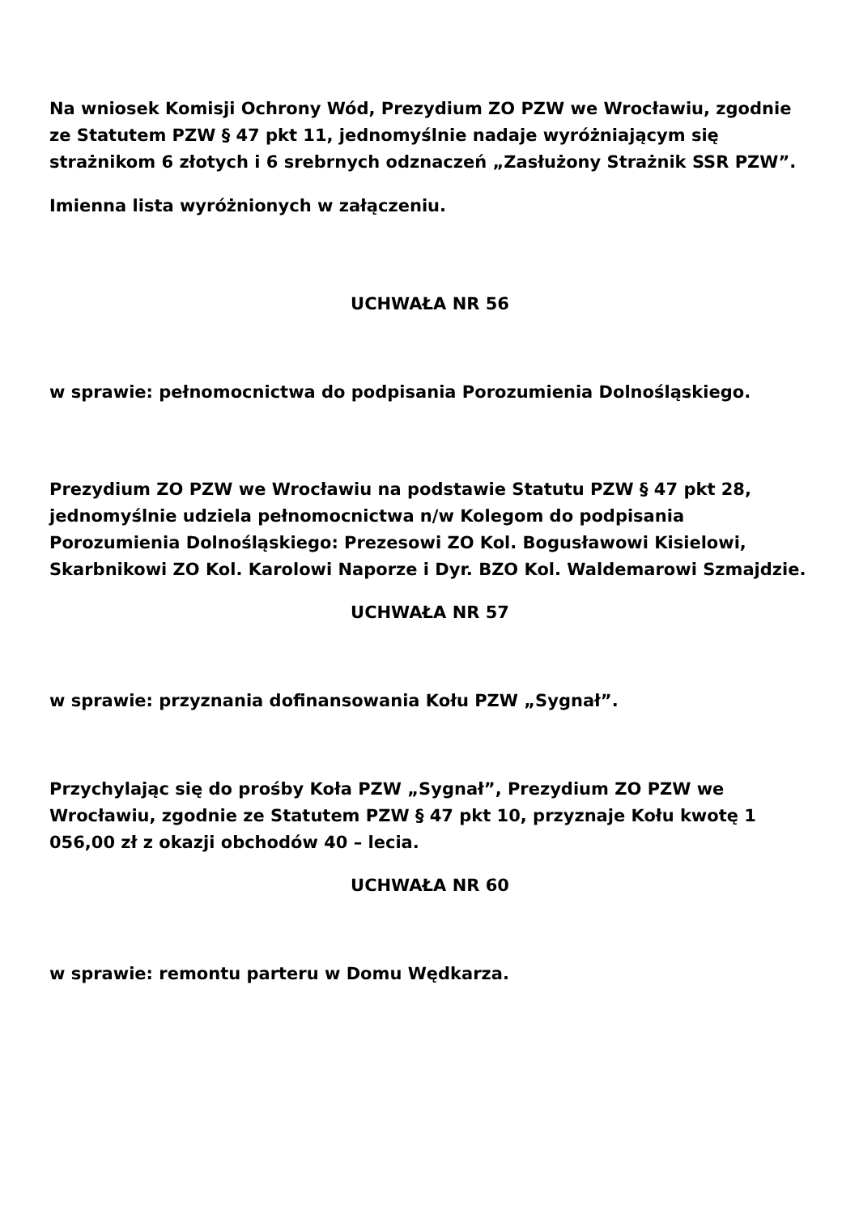Na wniosek Komisji Ochrony Wód, Prezydium ZO PZW we Wrocławiu, zgodnie ze Statutem PZW § 47 pkt 11, jednomyślnie nadaje wyróżniającym się strażnikom 6 złotych i 6 srebrnych odznaczeń „Zasłużony Strażnik SSR PZW”.
Imienna lista wyróżnionych w załączeniu.
UCHWAŁA NR 56
w sprawie: pełnomocnictwa do podpisania Porozumienia Dolnośląskiego.
Prezydium ZO PZW we Wrocławiu na podstawie Statutu PZW § 47 pkt 28, jednomyślnie udziela pełnomocnictwa n/w Kolegom do podpisania Porozumienia Dolnośląskiego: Prezesowi ZO Kol. Bogusławowi Kisielowi, Skarbnikowi ZO Kol. Karolowi Naporze i Dyr. BZO Kol. Waldemarowi Szmajdzie.
UCHWAŁA NR 57
w sprawie: przyznania dofinansowania Kołu PZW „Sygnał”.
Przychylając się do prośby Koła PZW „Sygnał”, Prezydium ZO PZW we Wrocławiu, zgodnie ze Statutem PZW § 47 pkt 10, przyznaje Kołu kwotę 1 056,00 zł z okazji obchodów 40 – lecia.
UCHWAŁA NR 60
w sprawie: remontu parteru w Domu Wędkarza.